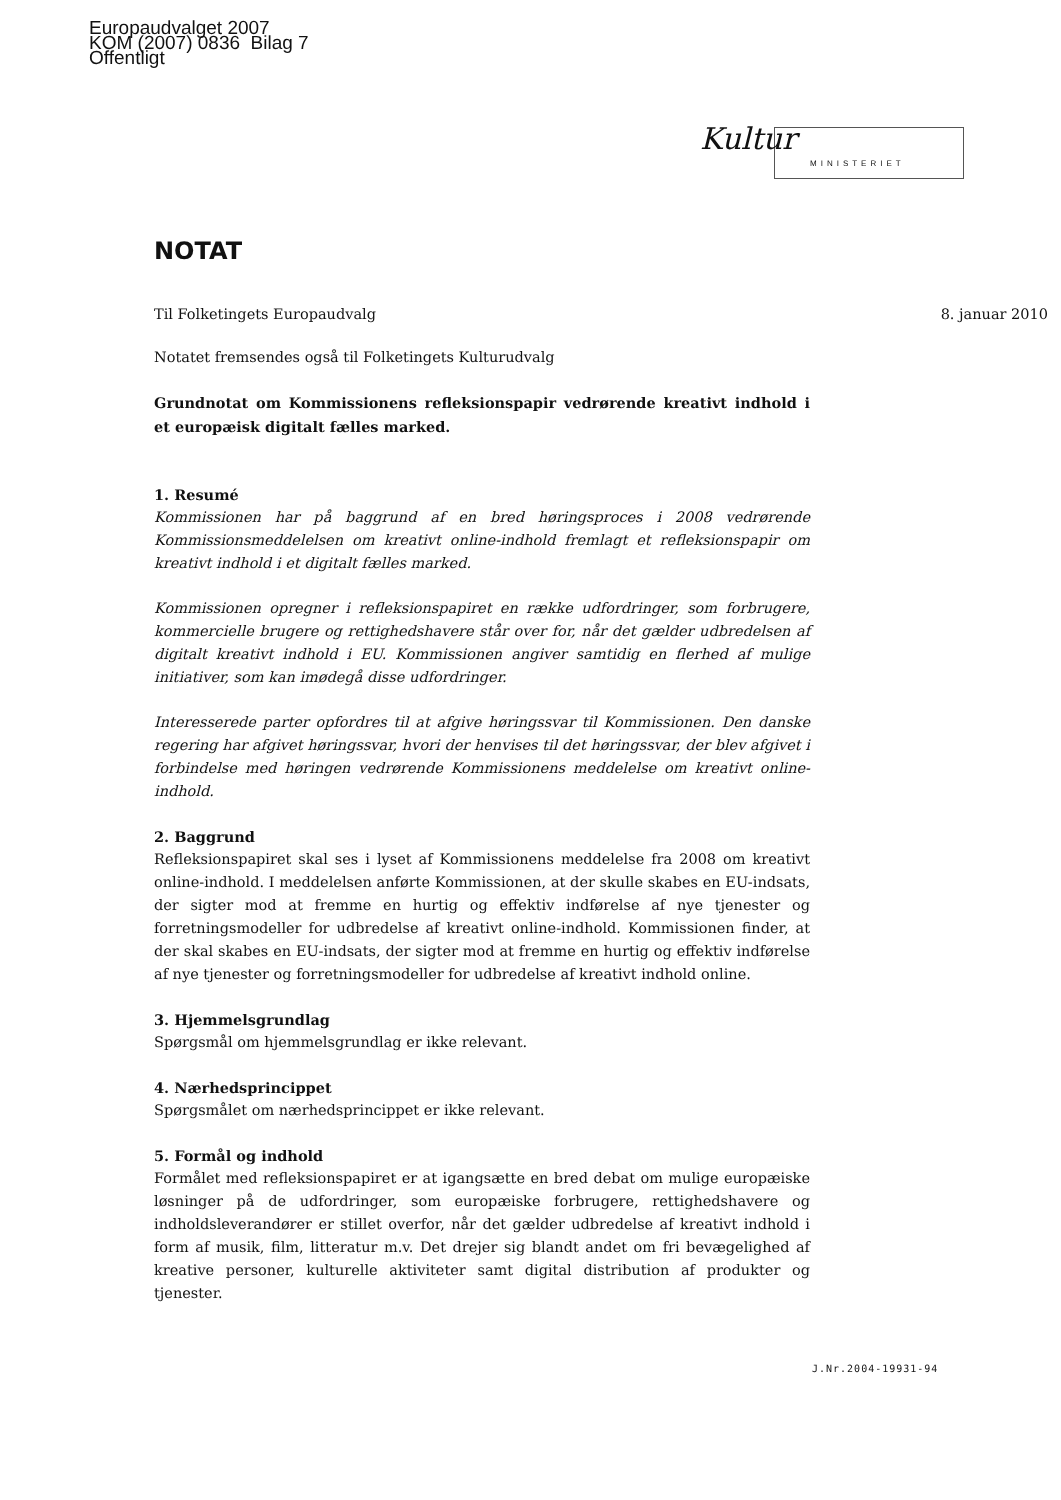Europaudvalget 2007
KOM (2007) 0836 Bilag 7
Offentligt
Kultur
MINISTERIET
NOTAT
Til Folketingets Europaudvalg 8. januar 2010
Notatet fremsendes også til Folketingets Kulturudvalg
Grundnotat om Kommissionens refleksionspapir vedrørende kreativt indhold i et europæisk digitalt fælles marked.
1. Resumé
Kommissionen har på baggrund af en bred høringsproces i 2008 vedrørende Kommissionsmeddelelsen om kreativt online-indhold fremlagt et refleksionspapir om kreativt indhold i et digitalt fælles marked.
Kommissionen opregner i refleksionspapiret en række udfordringer, som forbrugere, kommercielle brugere og rettighedshavere står over for, når det gælder udbredelsen af digitalt kreativt indhold i EU. Kommissionen angiver samtidig en flerhed af mulige initiativer, som kan imødegå disse udfordringer.
Interesserede parter opfordres til at afgive høringssvar til Kommissionen. Den danske regering har afgivet høringssvar, hvori der henvises til det høringssvar, der blev afgivet i forbindelse med høringen vedrørende Kommissionens meddelelse om kreativt online-indhold.
2. Baggrund
Refleksionspapiret skal ses i lyset af Kommissionens meddelelse fra 2008 om kreativt online-indhold. I meddelelsen anførte Kommissionen, at der skulle skabes en EU-indsats, der sigter mod at fremme en hurtig og effektiv indførelse af nye tjenester og forretningsmodeller for udbredelse af kreativt online-indhold. Kommissionen finder, at der skal skabes en EU-indsats, der sigter mod at fremme en hurtig og effektiv indførelse af nye tjenester og forretningsmodeller for udbredelse af kreativt indhold online.
3. Hjemmelsgrundlag
Spørgsmål om hjemmelsgrundlag er ikke relevant.
4. Nærhedsprincippet
Spørgsmålet om nærhedsprincippet er ikke relevant.
5. Formål og indhold
Formålet med refleksionspapiret er at igangsætte en bred debat om mulige europæiske løsninger på de udfordringer, som europæiske forbrugere, rettighedshavere og indholdsleverandører er stillet overfor, når det gælder udbredelse af kreativt indhold i form af musik, film, litteratur m.v. Det drejer sig blandt andet om fri bevægelighed af kreative personer, kulturelle aktiviteter samt digital distribution af produkter og tjenester.
J.Nr.2004-19931-94